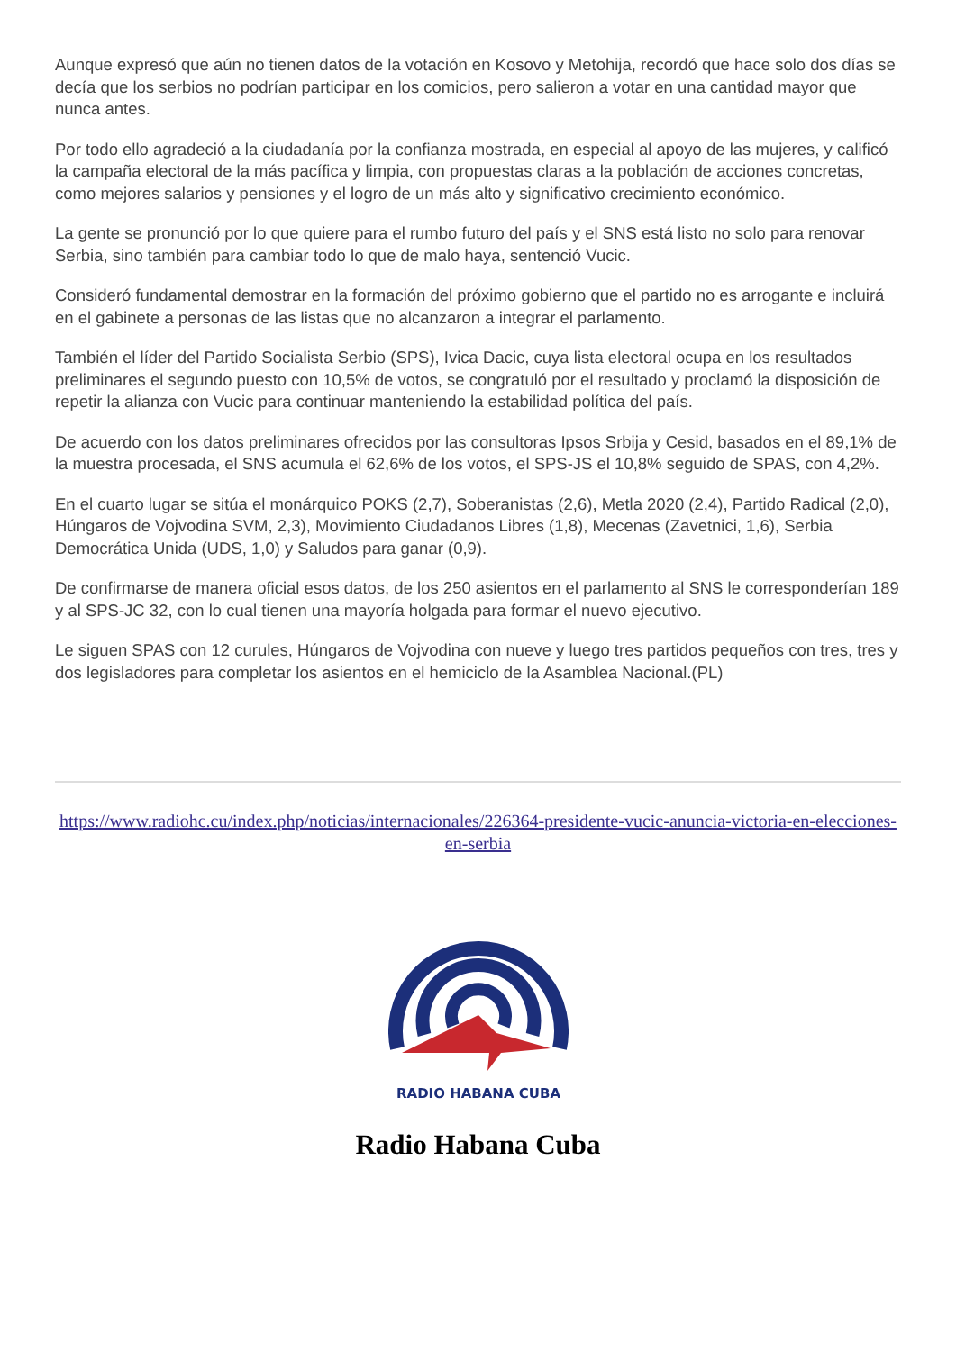Aunque expresó que aún no tienen datos de la votación en Kosovo y Metohija, recordó que hace solo dos días se decía que los serbios no podrían participar en los comicios, pero salieron a votar en una cantidad mayor que nunca antes.
Por todo ello agradeció a la ciudadanía por la confianza mostrada, en especial al apoyo de las mujeres, y calificó la campaña electoral de la más pacífica y limpia, con propuestas claras a la población de acciones concretas, como mejores salarios y pensiones y el logro de un más alto y significativo crecimiento económico.
La gente se pronunció por lo que quiere para el rumbo futuro del país y el SNS está listo no solo para renovar Serbia, sino también para cambiar todo lo que de malo haya, sentenció Vucic.
Consideró fundamental demostrar en la formación del próximo gobierno que el partido no es arrogante e incluirá en el gabinete a personas de las listas que no alcanzaron a integrar el parlamento.
También el líder del Partido Socialista Serbio (SPS), Ivica Dacic, cuya lista electoral ocupa en los resultados preliminares el segundo puesto con 10,5% de votos, se congratuló por el resultado y proclamó la disposición de repetir la alianza con Vucic para continuar manteniendo la estabilidad política del país.
De acuerdo con los datos preliminares ofrecidos por las consultoras Ipsos Srbija y Cesid, basados en el 89,1% de la muestra procesada, el SNS acumula el 62,6% de los votos, el SPS-JS el 10,8% seguido de SPAS, con 4,2%.
En el cuarto lugar se sitúa el monárquico POKS (2,7), Soberanistas (2,6), Metla 2020 (2,4), Partido Radical (2,0), Húngaros de Vojvodina SVM, 2,3), Movimiento Ciudadanos Libres (1,8), Mecenas (Zavetnici, 1,6), Serbia Democrática Unida (UDS, 1,0) y Saludos para ganar (0,9).
De confirmarse de manera oficial esos datos, de los 250 asientos en el parlamento al SNS le corresponderían 189 y al SPS-JC 32, con lo cual tienen una mayoría holgada para formar el nuevo ejecutivo.
Le siguen SPAS con 12 curules, Húngaros de Vojvodina con nueve y luego tres partidos pequeños con tres, tres y dos legisladores para completar los asientos en el hemiciclo de la Asamblea Nacional.(PL)
https://www.radiohc.cu/index.php/noticias/internacionales/226364-presidente-vucic-anuncia-victoria-en-elecciones-en-serbia
RADIO HABANA CUBA
Radio Habana Cuba